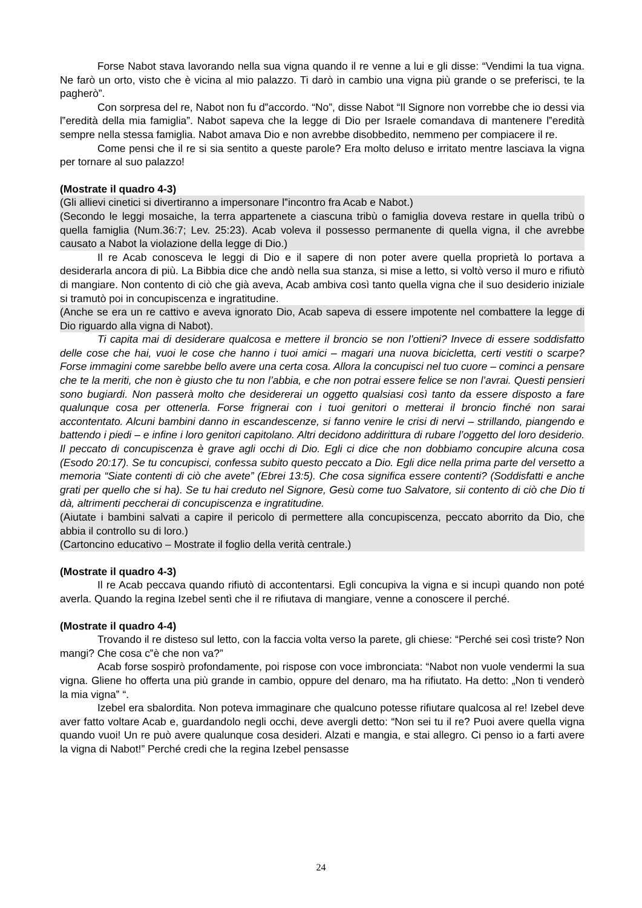Forse Nabot stava lavorando nella sua vigna quando il re venne a lui e gli disse: “Vendimi la tua vigna. Ne farò un orto, visto che è vicina al mio palazzo. Ti darò in cambio una vigna più grande o se preferisci, te la pagherò”.
Con sorpresa del re, Nabot non fu d‟accordo. “No”, disse Nabot “Il Signore non vorrebbe che io dessi via l‟eredità della mia famiglia”. Nabot sapeva che la legge di Dio per Israele comandava di mantenere l‟eredità sempre nella stessa famiglia. Nabot amava Dio e non avrebbe disobbedito, nemmeno per compiacere il re.
Come pensi che il re si sia sentito a queste parole? Era molto deluso e irritato mentre lasciava la vigna per tornare al suo palazzo!
(Mostrate il quadro 4-3)
(Gli allievi cinetici si divertiranno a impersonare l‟incontro fra Acab e Nabot.)
(Secondo le leggi mosaiche, la terra appartenete a ciascuna tribù o famiglia doveva restare in quella tribù o quella famiglia (Num.36:7; Lev. 25:23). Acab voleva il possesso permanente di quella vigna, il che avrebbe causato a Nabot la violazione della legge di Dio.)
Il re Acab conosceva le leggi di Dio e il sapere di non poter avere quella proprietà lo portava a desiderarla ancora di più. La Bibbia dice che andò nella sua stanza, si mise a letto, si voltò verso il muro e rifiutò di mangiare. Non contento di ciò che già aveva, Acab ambiva così tanto quella vigna che il suo desiderio iniziale si tramutò poi in concupiscenza e ingratitudine.
(Anche se era un re cattivo e aveva ignorato Dio, Acab sapeva di essere impotente nel combattere la legge di Dio riguardo alla vigna di Nabot).
Ti capita mai di desiderare qualcosa e mettere il broncio se non l’ottieni? Invece di essere soddisfatto delle cose che hai, vuoi le cose che hanno i tuoi amici – magari una nuova bicicletta, certi vestiti o scarpe? Forse immagini come sarebbe bello avere una certa cosa. Allora la concupisci nel tuo cuore – cominci a pensare che te la meriti, che non è giusto che tu non l’abbia, e che non potrai essere felice se non l’avrai. Questi pensieri sono bugiardi. Non passerà molto che desidererai un oggetto qualsiasi così tanto da essere disposto a fare qualunque cosa per ottenerla. Forse frignerai con i tuoi genitori o metterai il broncio finché non sarai accontentato. Alcuni bambini danno in escandescenze, si fanno venire le crisi di nervi – strillando, piangendo e battendo i piedi – e infine i loro genitori capitolano. Altri decidono addirittura di rubare l’oggetto del loro desiderio. Il peccato di concupiscenza è grave agli occhi di Dio. Egli ci dice che non dobbiamo concupire alcuna cosa (Esodo 20:17). Se tu concupisci, confessa subito questo peccato a Dio. Egli dice nella prima parte del versetto a memoria “Siate contenti di ciò che avete” (Ebrei 13:5). Che cosa significa essere contenti? (Soddisfatti e anche grati per quello che si ha). Se tu hai creduto nel Signore, Gesù come tuo Salvatore, sii contento di ciò che Dio ti dà, altrimenti peccherai di concupiscenza e ingratitudine.
(Aiutate i bambini salvati a capire il pericolo di permettere alla concupiscenza, peccato aborrito da Dio, che abbia il controllo su di loro.)
(Cartoncino educativo – Mostrate il foglio della verità centrale.)
(Mostrate il quadro 4-3)
Il re Acab peccava quando rifiutò di accontentarsi. Egli concupiva la vigna e si incupì quando non poté averla. Quando la regina Izebel sentì che il re rifiutava di mangiare, venne a conoscere il perché.
(Mostrate il quadro 4-4)
Trovando il re disteso sul letto, con la faccia volta verso la parete, gli chiese: “Perché sei così triste? Non mangi? Che cosa c‟è che non va?”
Acab forse sospirò profondamente, poi rispose con voce imbronciata: “Nabot non vuole vendermi la sua vigna. Gliene ho offerta una più grande in cambio, oppure del denaro, ma ha rifiutato. Ha detto: „Non ti venderò la mia vigna‟ “.
Izebel era sbalordita. Non poteva immaginare che qualcuno potesse rifiutare qualcosa al re! Izebel deve aver fatto voltare Acab e, guardandolo negli occhi, deve avergli detto: “Non sei tu il re? Puoi avere quella vigna quando vuoi! Un re può avere qualunque cosa desideri. Alzati e mangia, e stai allegro. Ci penso io a farti avere la vigna di Nabot!” Perché credi che la regina Izebel pensasse
24